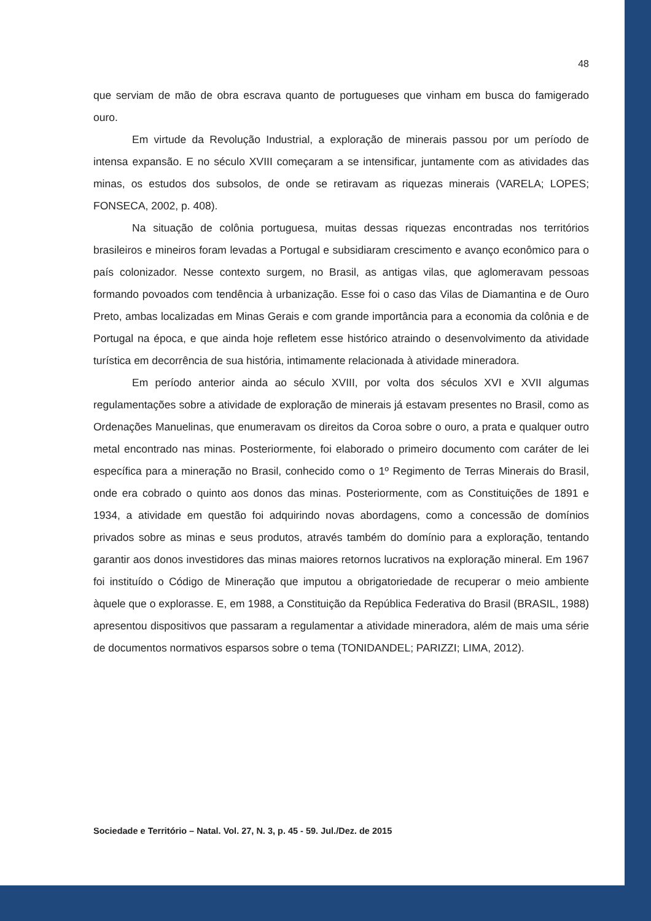48
que serviam de mão de obra escrava quanto de portugueses que vinham em busca do famigerado ouro.
Em virtude da Revolução Industrial, a exploração de minerais passou por um período de intensa expansão. E no século XVIII começaram a se intensificar, juntamente com as atividades das minas, os estudos dos subsolos, de onde se retiravam as riquezas minerais (VARELA; LOPES; FONSECA, 2002, p. 408).
Na situação de colônia portuguesa, muitas dessas riquezas encontradas nos territórios brasileiros e mineiros foram levadas a Portugal e subsidiaram crescimento e avanço econômico para o país colonizador. Nesse contexto surgem, no Brasil, as antigas vilas, que aglomeravam pessoas formando povoados com tendência à urbanização. Esse foi o caso das Vilas de Diamantina e de Ouro Preto, ambas localizadas em Minas Gerais e com grande importância para a economia da colônia e de Portugal na época, e que ainda hoje refletem esse histórico atraindo o desenvolvimento da atividade turística em decorrência de sua história, intimamente relacionada à atividade mineradora.
Em período anterior ainda ao século XVIII, por volta dos séculos XVI e XVII algumas regulamentações sobre a atividade de exploração de minerais já estavam presentes no Brasil, como as Ordenações Manuelinas, que enumeravam os direitos da Coroa sobre o ouro, a prata e qualquer outro metal encontrado nas minas. Posteriormente, foi elaborado o primeiro documento com caráter de lei específica para a mineração no Brasil, conhecido como o 1º Regimento de Terras Minerais do Brasil, onde era cobrado o quinto aos donos das minas. Posteriormente, com as Constituições de 1891 e 1934, a atividade em questão foi adquirindo novas abordagens, como a concessão de domínios privados sobre as minas e seus produtos, através também do domínio para a exploração, tentando garantir aos donos investidores das minas maiores retornos lucrativos na exploração mineral. Em 1967 foi instituído o Código de Mineração que imputou a obrigatoriedade de recuperar o meio ambiente àquele que o explorasse. E, em 1988, a Constituição da República Federativa do Brasil (BRASIL, 1988) apresentou dispositivos que passaram a regulamentar a atividade mineradora, além de mais uma série de documentos normativos esparsos sobre o tema (TONIDANDEL; PARIZZI; LIMA, 2012).
Sociedade e Território – Natal. Vol. 27, N. 3, p. 45 - 59. Jul./Dez. de 2015